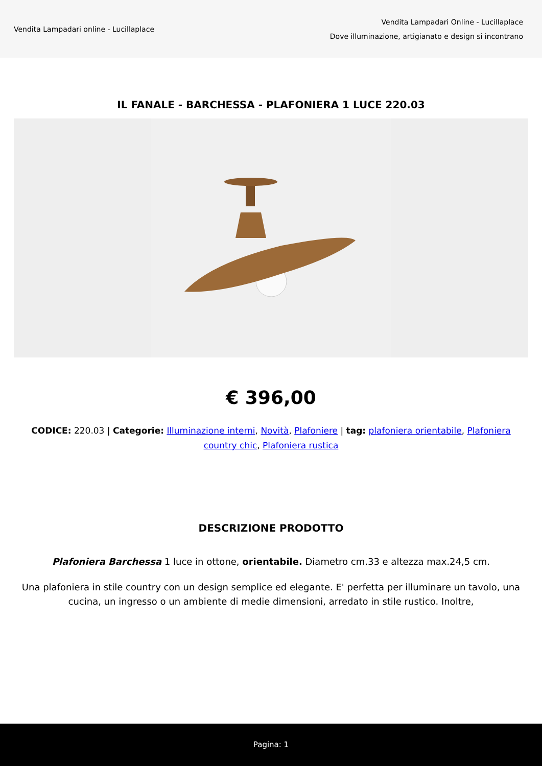Vendita Lampadari online - Lucillaplace
Vendita Lampadari Online - Lucillaplace
Dove illuminazione, artigianato e design si incontrano
IL FANALE - BARCHESSA - PLAFONIERA 1 LUCE 220.03
€ 396,00
CODICE: 220.03 | Categorie: Illuminazione interni, Novità, Plafoniere | tag: plafoniera orientabile, Plafoniera country chic, Plafoniera rustica
DESCRIZIONE PRODOTTO
Plafoniera Barchessa 1 luce in ottone, orientabile. Diametro cm.33 e altezza max.24,5 cm.
Una plafoniera in stile country con un design semplice ed elegante. E' perfetta per illuminare un tavolo, una cucina, un ingresso o un ambiente di medie dimensioni, arredato in stile rustico. Inoltre,
Pagina: 1